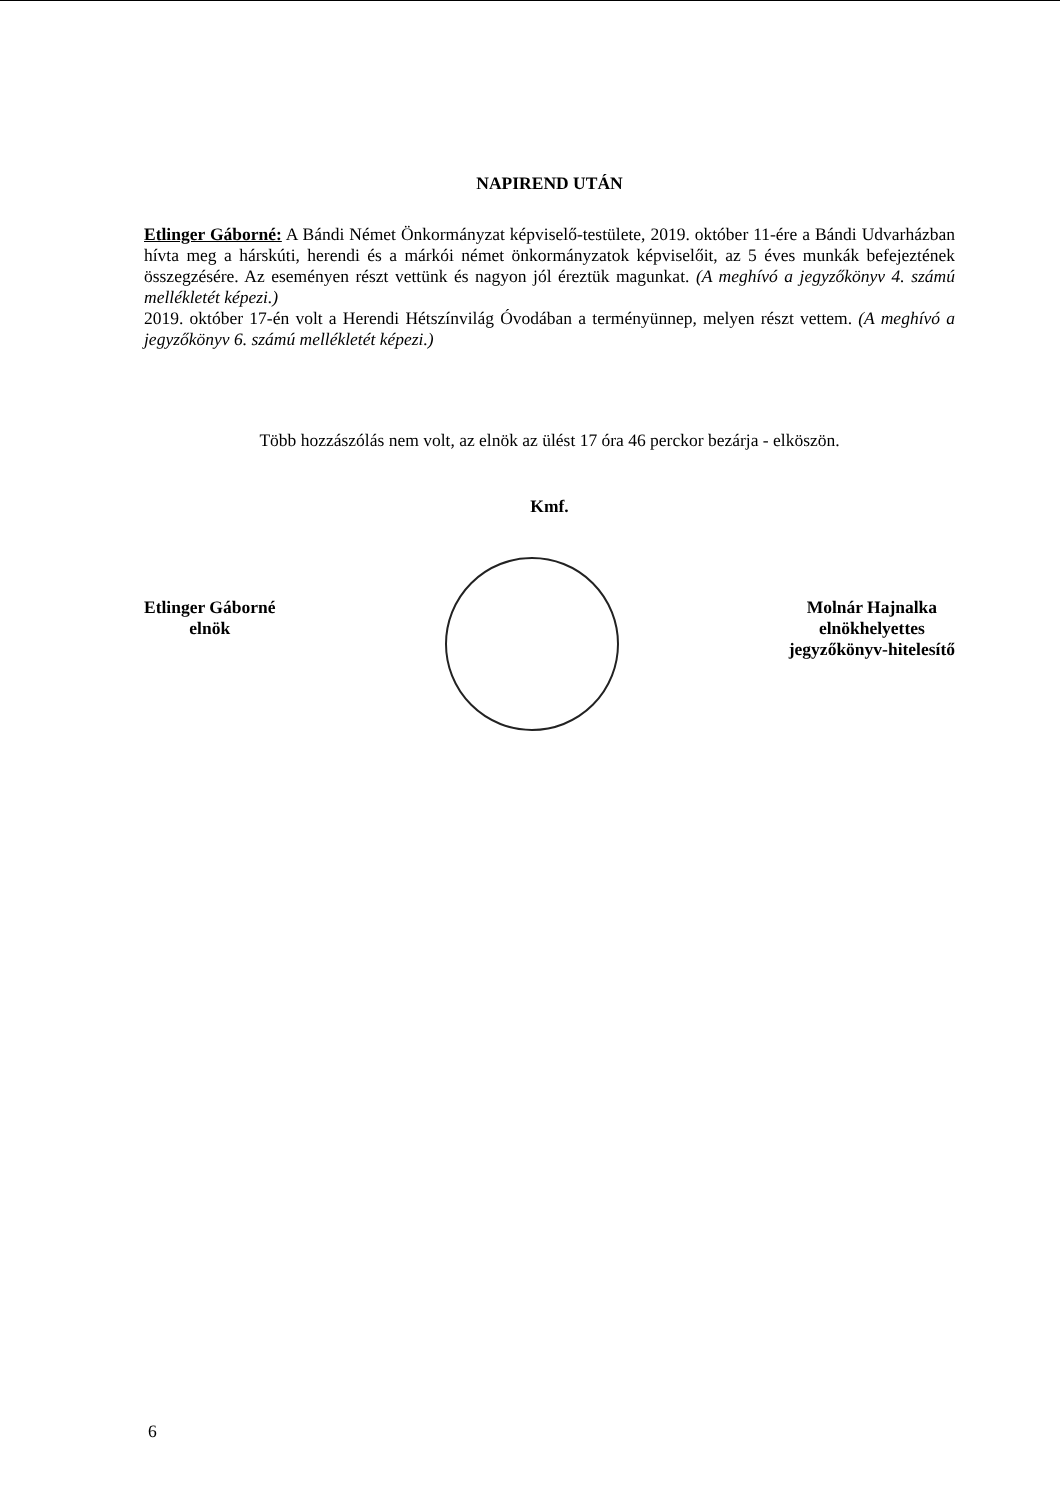NAPIREND UTÁN
Etlinger Gáborné: A Bándi Német Önkormányzat képviselő-testülete, 2019. október 11-ére a Bándi Udvarházban hívta meg a hárskúti, herendi és a márkói német önkormányzatok képviselőit, az 5 éves munkák befejeztének összegzésére. Az eseményen részt vettünk és nagyon jól éreztük magunkat. (A meghívó a jegyzőkönyv 4. számú mellékletét képezi.)
2019. október 17-én volt a Herendi Hétszínvilág Óvodában a terményünnep, melyen részt vettem. (A meghívó a jegyzőkönyv 6. számú mellékletét képezi.)
Több hozzászólás nem volt, az elnök az ülést 17 óra 46 perckor bezárja - elköszön.
Kmf.
Etlinger Gáborné
elnök
Molnár Hajnalka
elnökhelyettes
jegyzőkönyv-hitelesítő
6